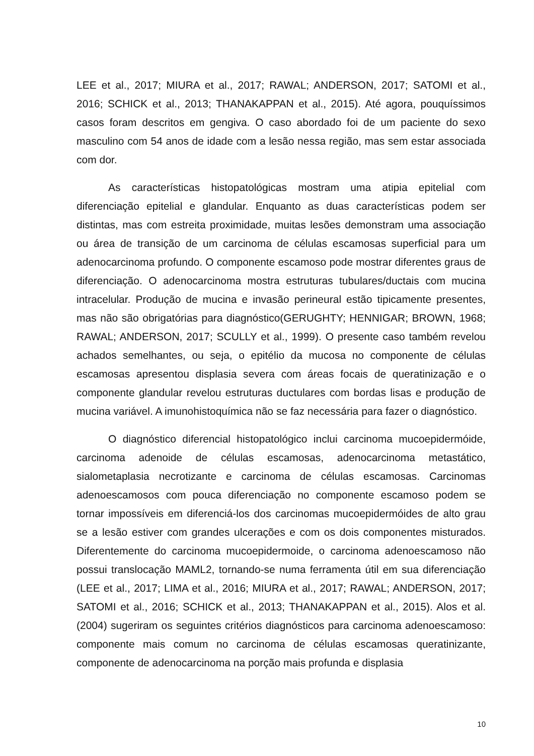LEE et al., 2017; MIURA et al., 2017; RAWAL; ANDERSON, 2017; SATOMI et al., 2016; SCHICK et al., 2013; THANAKAPPAN et al., 2015). Até agora, pouquíssimos casos foram descritos em gengiva. O caso abordado foi de um paciente do sexo masculino com 54 anos de idade com a lesão nessa região, mas sem estar associada com dor.
As características histopatológicas mostram uma atipia epitelial com diferenciação epitelial e glandular. Enquanto as duas características podem ser distintas, mas com estreita proximidade, muitas lesões demonstram uma associação ou área de transição de um carcinoma de células escamosas superficial para um adenocarcinoma profundo. O componente escamoso pode mostrar diferentes graus de diferenciação. O adenocarcinoma mostra estruturas tubulares/ductais com mucina intracelular. Produção de mucina e invasão perineural estão tipicamente presentes, mas não são obrigatórias para diagnóstico(GERUGHTY; HENNIGAR; BROWN, 1968; RAWAL; ANDERSON, 2017; SCULLY et al., 1999). O presente caso também revelou achados semelhantes, ou seja, o epitélio da mucosa no componente de células escamosas apresentou displasia severa com áreas focais de queratinização e o componente glandular revelou estruturas ductulares com bordas lisas e produção de mucina variável. A imunohistoquímica não se faz necessária para fazer o diagnóstico.
O diagnóstico diferencial histopatológico inclui carcinoma mucoepidermóide, carcinoma adenoide de células escamosas, adenocarcinoma metastático, sialometaplasia necrotizante e carcinoma de células escamosas. Carcinomas adenoescamosos com pouca diferenciação no componente escamoso podem se tornar impossíveis em diferenciá-los dos carcinomas mucoepidermóides de alto grau se a lesão estiver com grandes ulcerações e com os dois componentes misturados. Diferentemente do carcinoma mucoepidermoide, o carcinoma adenoescamoso não possui translocação MAML2, tornando-se numa ferramenta útil em sua diferenciação (LEE et al., 2017; LIMA et al., 2016; MIURA et al., 2017; RAWAL; ANDERSON, 2017; SATOMI et al., 2016; SCHICK et al., 2013; THANAKAPPAN et al., 2015). Alos et al. (2004) sugeriram os seguintes critérios diagnósticos para carcinoma adenoescamoso: componente mais comum no carcinoma de células escamosas queratinizante, componente de adenocarcinoma na porção mais profunda e displasia
10